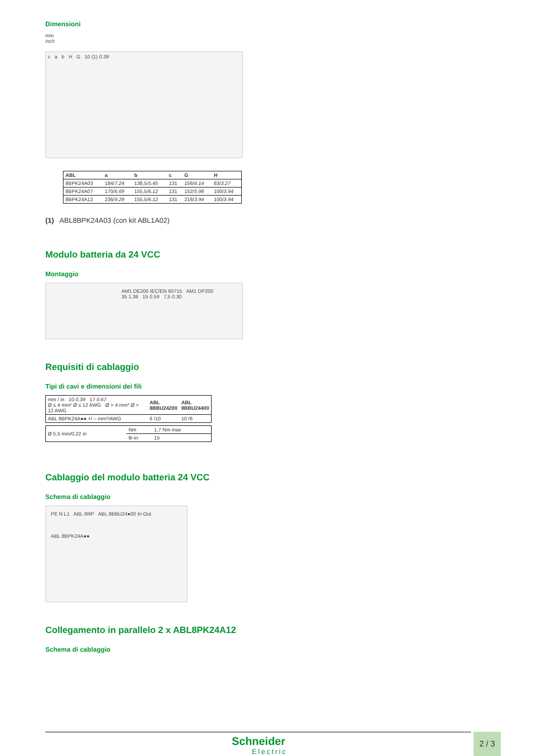Dimensioni
mm
inch
c a b H G 10 (1) 0.39
| ABL | a | b | c | G | H |
| --- | --- | --- | --- | --- | --- |
| 8BPK24A03 | 184/ 7.24 | 138,5/ 5.45 | 131 | 156/ 6.14 | 83/ 3.27 |
| 8BPK24A07 | 170/ 6.69 | 155,5/ 6.12 | 131 | 152/ 5.98 | 100/ 3.94 |
| 8BPK24A12 | 236/ 9.29 | 155,5/ 6.12 | 131 | 218/ 3.94 | 100/ 3.94 |
(1) ABL8BPK24A03 (con kit ABL1A02)
Modulo batteria da 24 VCC
Montaggio
AM1 DE200 IEC/EN 60715 AM1 DP200
35 1.38 15 0.59 7,5 0.30
Requisiti di cablaggio
Tipi di cavi e dimensioni dei fili
| mm / in 10 0.39 17 0.67 Ø ≤ 4 mm² Ø ≤ 12 AWG Ø > 4 mm² Ø > 12 AWG | ABL 8BBU24200 | ABL 8BBU24400 |
| ABL 8BPK24A●● +/ – mm²/AWG | 6 /10 | 10 /6 |
| Ø 5,5 mm/0.22 in | Nm | 1,7 Nm max |
| | lb-in | 15 |
Cablaggio del modulo batteria 24 VCC
Schema di cablaggio
PE N L1 ABL 8RP ABL 8BBU24●00 In Out
ABL 8BPK24A●●
Collegamento in parallelo 2 x ABL8PK24A12
Schema di cablaggio
Schneider
Electric
2 / 3